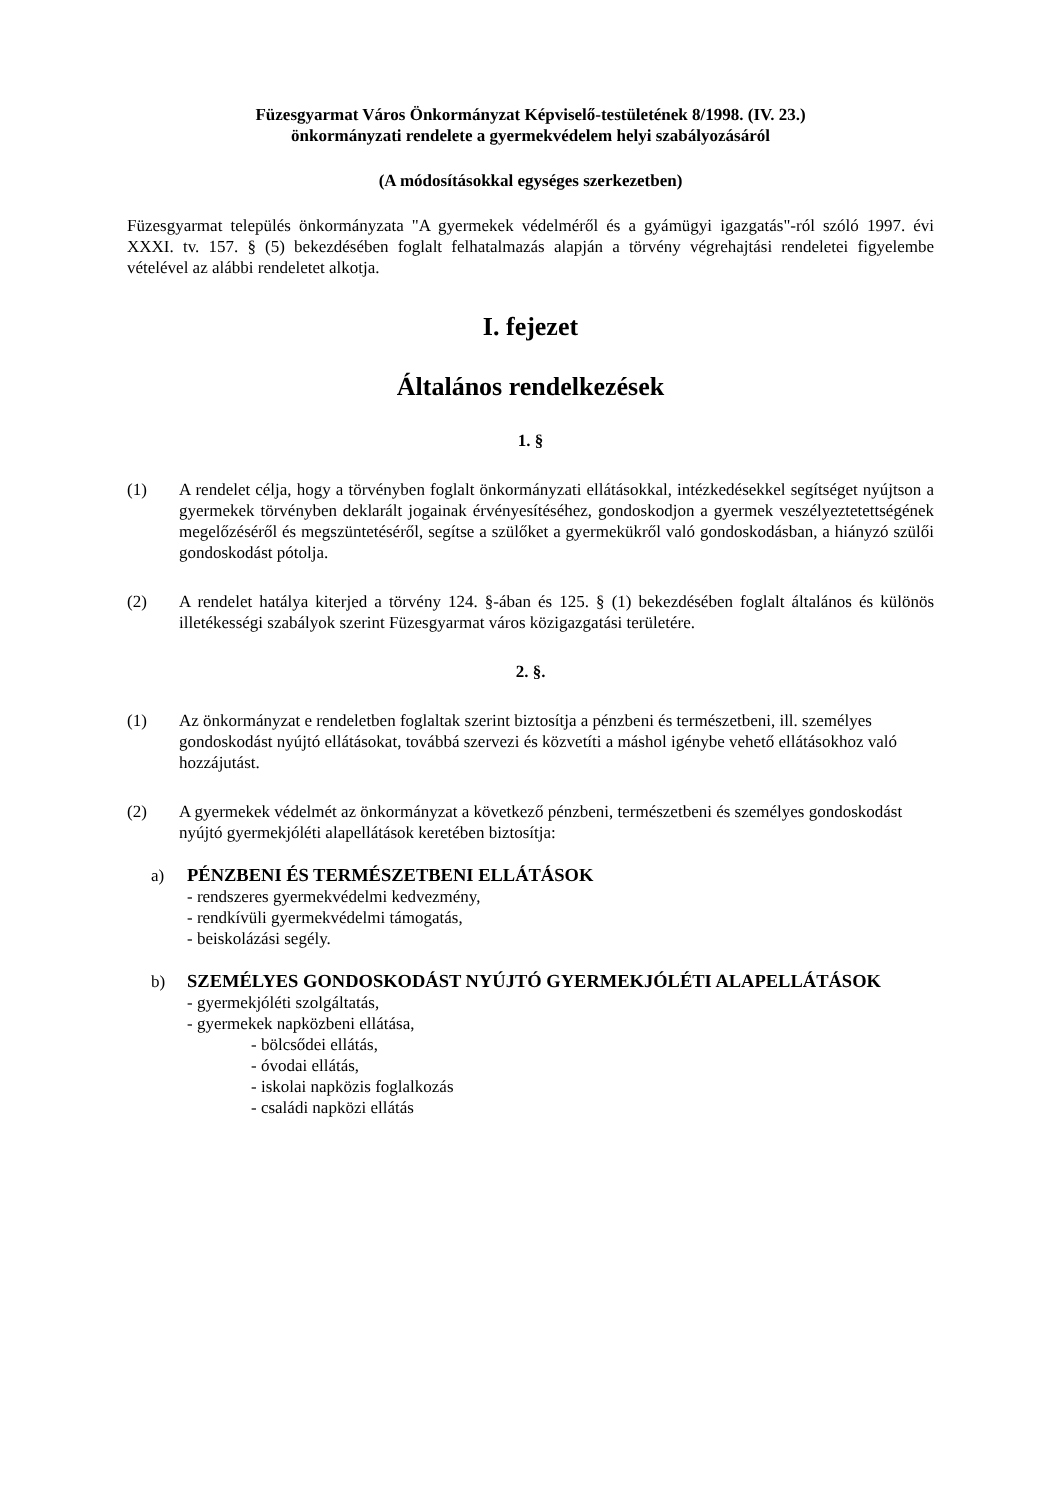Füzesgyarmat Város Önkormányzat Képviselő-testületének 8/1998. (IV. 23.)
önkormányzati rendelete a gyermekvédelem helyi szabályozásáról
(A módosításokkal egységes szerkezetben)
Füzesgyarmat település önkormányzata "A gyermekek védelméről és a gyámügyi igazgatás"-ról szóló 1997. évi XXXI. tv. 157. § (5) bekezdésében foglalt felhatalmazás alapján a törvény végrehajtási rendeletei figyelembe vételével az alábbi rendeletet alkotja.
I. fejezet
Általános rendelkezések
1. §
(1) A rendelet célja, hogy a törvényben foglalt önkormányzati ellátásokkal, intézkedésekkel segítséget nyújtson a gyermekek törvényben deklarált jogainak érvényesítéséhez, gondoskodjon a gyermek veszélyeztetettségének megelőzéséről és megszüntetéséről, segítse a szülőket a gyermekükről való gondoskodásban, a hiányzó szülői gondoskodást pótolja.
(2) A rendelet hatálya kiterjed a törvény 124. §-ában és 125. § (1) bekezdésében foglalt általános és különös illetékességi szabályok szerint Füzesgyarmat város közigazgatási területére.
2. §.
(1) Az önkormányzat e rendeletben foglaltak szerint biztosítja a pénzbeni és természetbeni, ill. személyes gondoskodást nyújtó ellátásokat, továbbá szervezi és közvetíti a máshol igénybe vehető ellátásokhoz való hozzájutást.
(2) A gyermekek védelmét az önkormányzat a következő pénzbeni, természetbeni és személyes gondoskodást nyújtó gyermekjóléti alapellátások keretében biztosítja:
a) PÉNZBENI ÉS TERMÉSZETBENI ELLÁTÁSOK
- rendszeres gyermekvédelmi kedvezmény,
- rendkívüli gyermekvédelmi támogatás,
- beiskolázási segély.
b) SZEMÉLYES GONDOSKODÁST NYÚJTÓ GYERMEKJÓLÉTI ALAPELLÁTÁSOK
- gyermekjóléti szolgáltatás,
- gyermekek napközbeni ellátása,
- bölcsődei ellátás,
- óvodai ellátás,
- iskolai napközis foglalkozás
- családi napközi ellátás